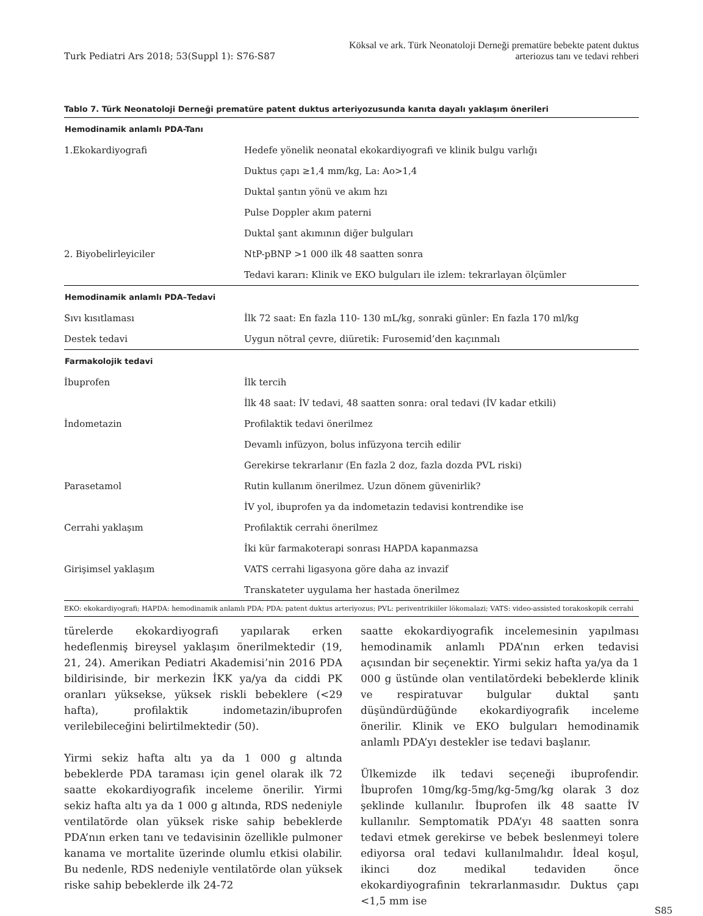Turk Pediatri Ars 2018; 53(Suppl 1): S76-S87
Köksal ve ark. Türk Neonatoloji Derneği prematüre bebekte patent duktus
arteriozus tanı ve tedavi rehberi
Tablo 7. Türk Neonatoloji Derneği prematüre patent duktus arteriyozusunda kanıta dayalı yaklaşım önerileri
| Hemodinamik anlamlı PDA-Tanı | |
| --- | --- |
| 1.Ekokardiyografi | Hedefe yönelik neonatal ekokardiyografi ve klinik bulgu varlığı |
| | Duktus çapı ≥1,4 mm/kg, La: Ao>1,4 |
| | Duktal şantın yönü ve akım hzı |
| | Pulse Doppler akım paterni |
| | Duktal şant akımının diğer bulguları |
| 2. Biyobelirleyiciler | NtP-pBNP >1 000 ilk 48 saatten sonra |
| | Tedavi kararı: Klinik ve EKO bulguları ile izlem: tekrarlayan ölçümler |
| Hemodinamik anlamlı PDA–Tedavi | |
| Sıvı kısıtlaması | İlk 72 saat: En fazla 110- 130 mL/kg, sonraki günler: En fazla 170 ml/kg |
| Destek tedavi | Uygun nötral çevre, diüretik: Furosemid’den kaçınmalı |
| Farmakolojik tedavi | |
| İbuprofen | İlk tercih |
| | İlk 48 saat: İV tedavi, 48 saatten sonra: oral tedavi (İV kadar etkili) |
| İndometazin | Profilaktik tedavi önerilmez |
| | Devamlı infüzyon, bolus infüzyona tercih edilir |
| | Gerekirse tekrarlanır (En fazla 2 doz, fazla dozda PVL riski) |
| Parasetamol | Rutin kullanım önerilmez. Uzun dönem güvenirlik? |
| | İV yol, ibuprofen ya da indometazin tedavisi kontrendike ise |
| Cerrahi yaklaşım | Profilaktik cerrahi önerilmez |
| | İki kür farmakoterapi sonrası HAPDA kapanmazsa |
| Girişimsel yaklaşım | VATS cerrahi ligasyona göre daha az invazif |
| | Transkateter uygulama her hastada önerilmez |
EKO: ekokardiyografi; HAPDA: hemodinamik anlamlı PDA; PDA: patent duktus arteriyozus; PVL: periventrikiiler lökomalazi; VATS: video-assisted torakoskopik cerrahi
türelerde ekokardiyografi yapılarak erken hedeflenmiş bireysel yaklaşım önerilmektedir (19, 21, 24). Amerikan Pediatri Akademisi’nin 2016 PDA bildirisinde, bir merkezin İKK ya/ya da ciddi PK oranları yüksekse, yüksek riskli bebeklere (<29 hafta), profilaktik indometazin/ibuprofen verilebileceğini belirtilmektedir (50).
Yirmi sekiz hafta altı ya da 1 000 g altında bebeklerde PDA taraması için genel olarak ilk 72 saatte ekokardiyografik inceleme önerilir. Yirmi sekiz hafta altı ya da 1 000 g altında, RDS nedeniyle ventilatörde olan yüksek riske sahip bebeklerde PDA’nın erken tanı ve tedavisinin özellikle pulmoner kanama ve mortalite üzerinde olumlu etkisi olabilir. Bu nedenle, RDS nedeniyle ventilatörde olan yüksek riske sahip bebeklerde ilk 24-72
saatte ekokardiyografik incelemesinin yapılması hemodinamik anlamlı PDA’nın erken tedavisi açısından bir seçenektir. Yirmi sekiz hafta ya/ya da 1 000 g üstünde olan ventilatördeki bebeklerde klinik ve respiratuvar bulgular duktal şantı düşündürdüğünde ekokardiyografik inceleme önerilir. Klinik ve EKO bulguları hemodinamik anlamlı PDA’yı destekler ise tedavi başlanır.
Ülkemizde ilk tedavi seçeneği ibuprofendir. İbuprofen 10mg/kg-5mg/kg-5mg/kg olarak 3 doz şeklinde kullanılır. İbuprofen ilk 48 saatte İV kullanılır. Semptomatik PDA’yı 48 saatten sonra tedavi etmek gerekirse ve bebek beslenmeyi tolere ediyorsa oral tedavi kullanılmalıdır. İdeal koşul, ikinci doz medikal tedaviden önce ekokardiyografinin tekrarlanmasıdır. Duktus çapı <1,5 mm ise
S85